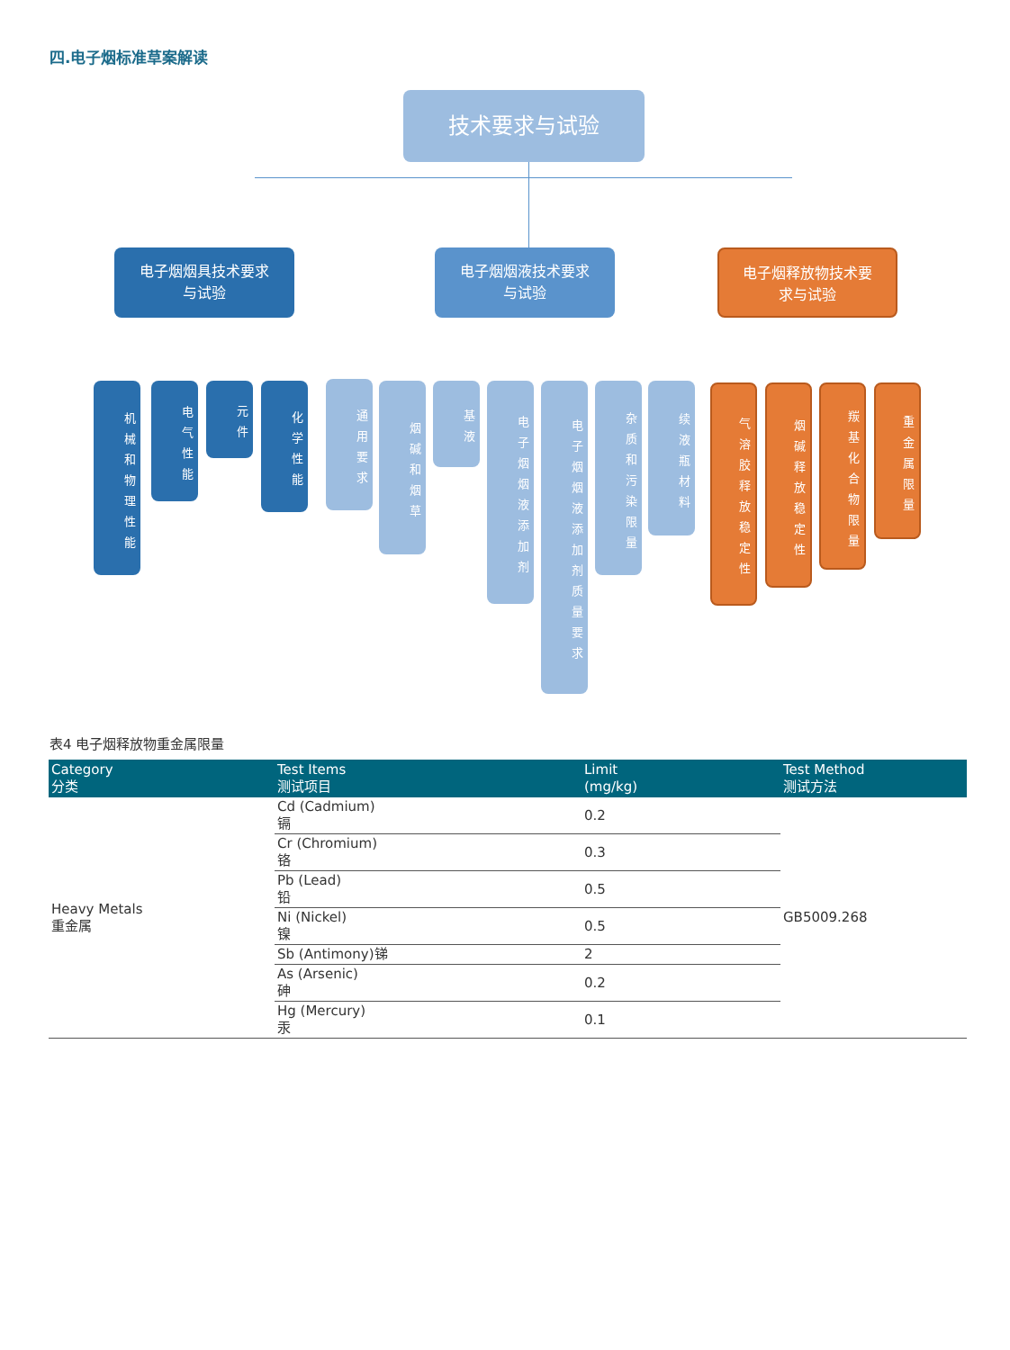四.电子烟标准草案解读
技术要求与试验
电子烟烟具技术要求
与试验
电子烟烟液技术要求
与试验
电子烟释放物技术要
求与试验
机械和物理性能
电气性能
元件
化学性能
通用要求
烟碱和烟草
基液
电子烟烟液添加剂
电子烟烟液添加剂质量要求
杂质和污染限量
续液瓶材料
气溶胶释放稳定性
烟碱释放稳定性
羰基化合物限量
重金属限量
表4 电子烟释放物重金属限量
| Category 分类 | Test Items 测试项目 | Limit (mg/kg) | Test Method 测试方法 |
| --- | --- | --- | --- |
| Heavy Metals 重金属 | Cd (Cadmium) 镉 | 0.2 | GB5009.268 |
| | Cr (Chromium) 铬 | 0.3 | |
| | Pb (Lead) 铅 | 0.5 | |
| | Ni (Nickel) 镍 | 0.5 | |
| | Sb (Antimony)锑 | 2 | |
| | As (Arsenic) 砷 | 0.2 | |
| | Hg (Mercury) 汞 | 0.1 | |